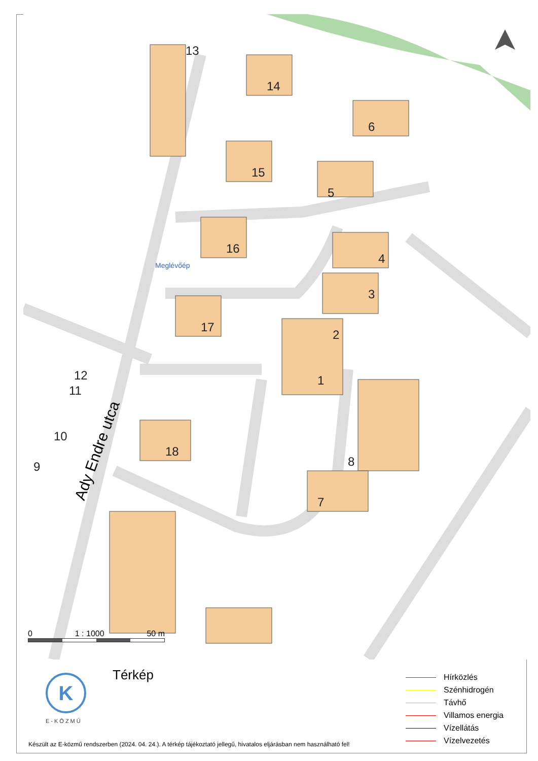14
15
16
17
18
6
5
4
3
2
1
8
7
13
12
11
10
9
Meglévőép
Ady Endre utca
0 1 : 1000 50 m
K
E-KÖZMŰ
Térkép
Hírközlés
Szénhidrogén
Távhő
Villamos energia
Vízellátás
Vízelvezetés
Készült az E-közmű rendszerben (2024. 04. 24.). A térkép tájékoztató jellegű, hivatalos eljárásban nem használható fel!